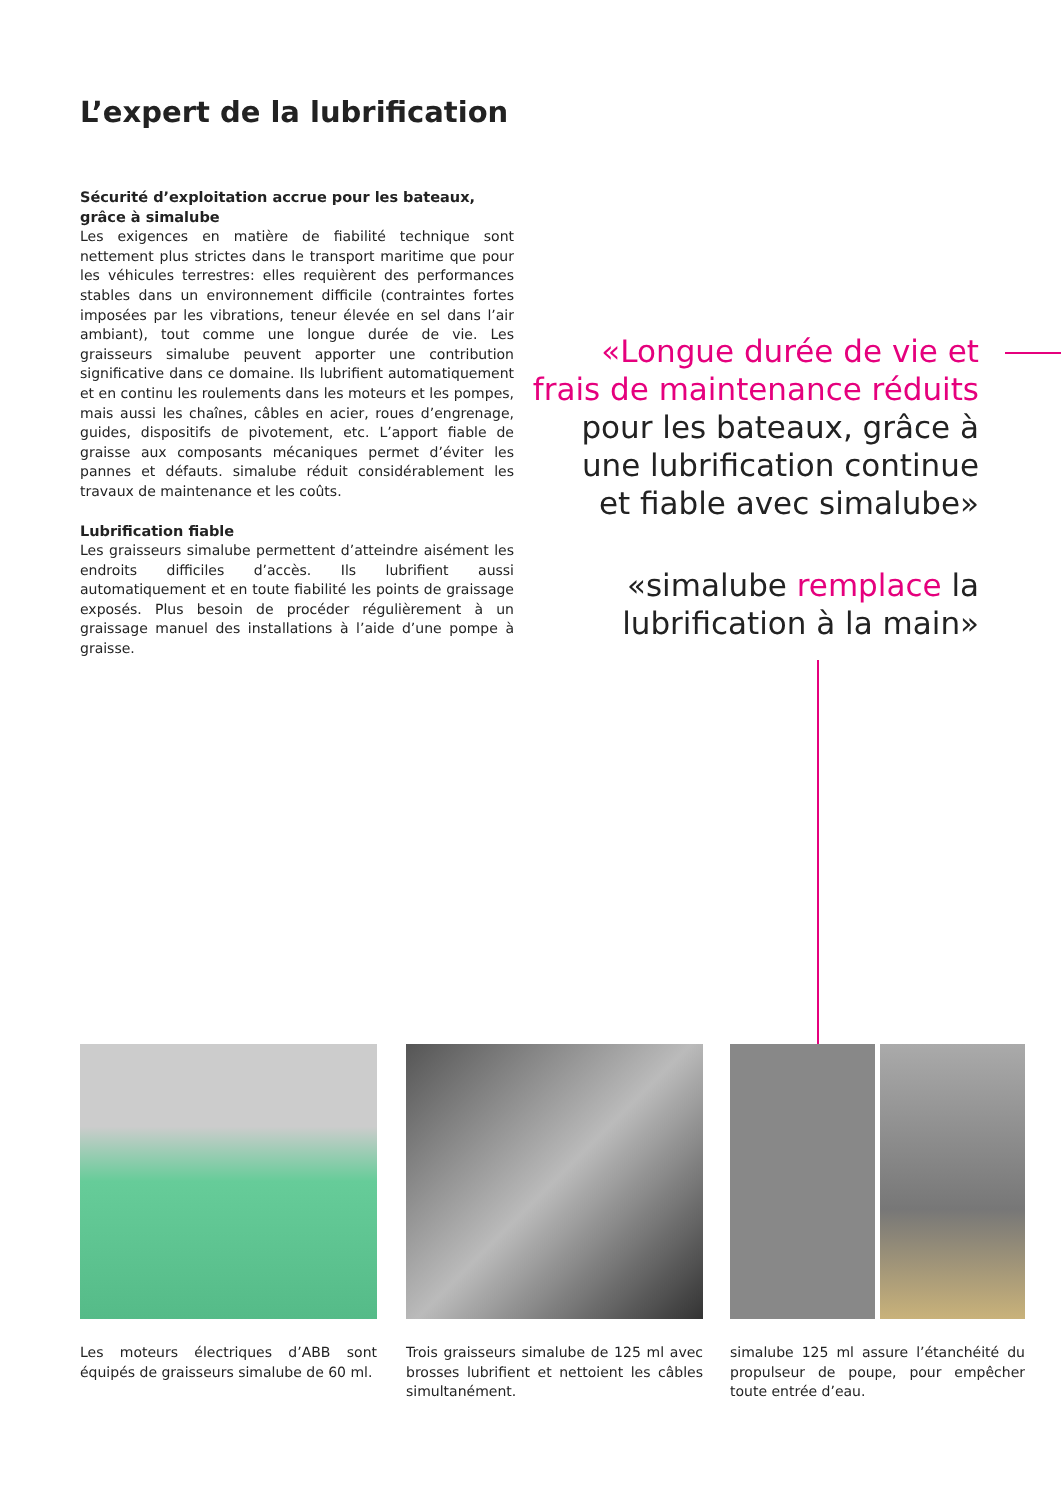L’expert de la lubrification
Sécurité d’exploitation accrue pour les bateaux, grâce à simalube
Les exigences en matière de fiabilité technique sont nettement plus strictes dans le transport maritime que pour les véhicules terrestres: elles requièrent des performances stables dans un environnement difficile (contraintes fortes imposées par les vibrations, teneur élevée en sel dans l’air ambiant), tout comme une longue durée de vie. Les graisseurs simalube peuvent apporter une contribution significative dans ce domaine. Ils lubrifient automatiquement et en continu les roulements dans les moteurs et les pompes, mais aussi les chaînes, câbles en acier, roues d’engrenage, guides, dispositifs de pivotement, etc. L’apport fiable de graisse aux composants mécaniques permet d’éviter les pannes et défauts. simalube réduit considérablement les travaux de maintenance et les coûts.
Lubrification fiable
Les graisseurs simalube permettent d’atteindre aisément les endroits difficiles d’accès. Ils lubrifient aussi automatiquement et en toute fiabilité les points de graissage exposés. Plus besoin de procéder régulièrement à un graissage manuel des installations à l’aide d’une pompe à graisse.
«Longue durée de vie et
frais de maintenance réduits
pour les bateaux, grâce à
une lubrification continue
et fiable avec simalube»
«simalube remplace la
lubrification à la main»
Les moteurs électriques d’ABB sont équipés de graisseurs simalube de 60 ml.
Trois graisseurs simalube de 125 ml avec brosses lubrifient et nettoient les câbles simultanément.
simalube 125 ml assure l’étanchéité du propulseur de poupe, pour empêcher toute entrée d’eau.